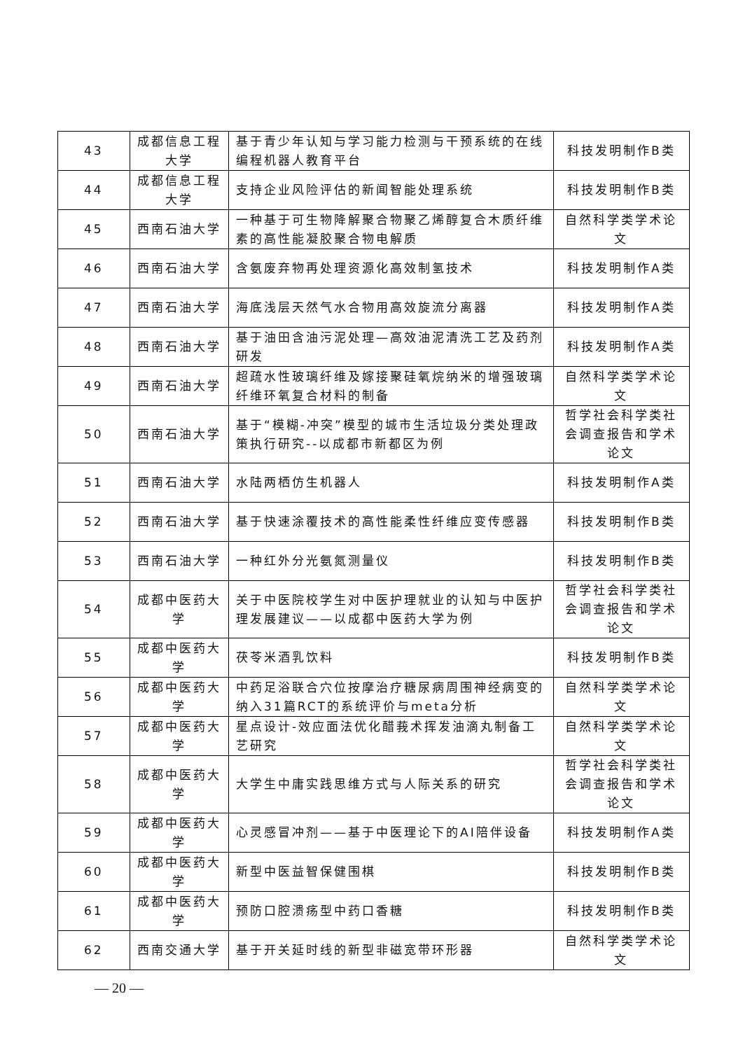| 43 | 成都信息工程大学 | 基于青少年认知与学习能力检测与干预系统的在线编程机器人教育平台 | 科技发明制作B类 |
| 44 | 成都信息工程大学 | 支持企业风险评估的新闻智能处理系统 | 科技发明制作B类 |
| 45 | 西南石油大学 | 一种基于可生物降解聚合物聚乙烯醇复合木质纤维素的高性能凝胶聚合物电解质 | 自然科学类学术论文 |
| 46 | 西南石油大学 | 含氨废弃物再处理资源化高效制氢技术 | 科技发明制作A类 |
| 47 | 西南石油大学 | 海底浅层天然气水合物用高效旋流分离器 | 科技发明制作A类 |
| 48 | 西南石油大学 | 基于油田含油污泥处理—高效油泥清洗工艺及药剂研发 | 科技发明制作A类 |
| 49 | 西南石油大学 | 超疏水性玻璃纤维及嫁接聚硅氧烷纳米的增强玻璃纤维环氧复合材料的制备 | 自然科学类学术论文 |
| 50 | 西南石油大学 | 基于“模糊-冲突”模型的城市生活垃圾分类处理政策执行研究--以成都市新都区为例 | 哲学社会科学类社会调查报告和学术论文 |
| 51 | 西南石油大学 | 水陆两栖仿生机器人 | 科技发明制作A类 |
| 52 | 西南石油大学 | 基于快速涂覆技术的高性能柔性纤维应变传感器 | 科技发明制作B类 |
| 53 | 西南石油大学 | 一种红外分光氨氮测量仪 | 科技发明制作B类 |
| 54 | 成都中医药大学 | 关于中医院校学生对中医护理就业的认知与中医护理发展建议——以成都中医药大学为例 | 哲学社会科学类社会调查报告和学术论文 |
| 55 | 成都中医药大学 | 茯苓米酒乳饮料 | 科技发明制作B类 |
| 56 | 成都中医药大学 | 中药足浴联合穴位按摩治疗糖尿病周围神经病变的纳入31篇RCT的系统评价与meta分析 | 自然科学类学术论文 |
| 57 | 成都中医药大学 | 星点设计-效应面法优化醋莪术挥发油滴丸制备工艺研究 | 自然科学类学术论文 |
| 58 | 成都中医药大学 | 大学生中庸实践思维方式与人际关系的研究 | 哲学社会科学类社会调查报告和学术论文 |
| 59 | 成都中医药大学 | 心灵感冒冲剂——基于中医理论下的AI陪伴设备 | 科技发明制作A类 |
| 60 | 成都中医药大学 | 新型中医益智保健围棋 | 科技发明制作B类 |
| 61 | 成都中医药大学 | 预防口腔溃疡型中药口香糖 | 科技发明制作B类 |
| 62 | 西南交通大学 | 基于开关延时线的新型非磁宽带环形器 | 自然科学类学术论文 |
— 20 —